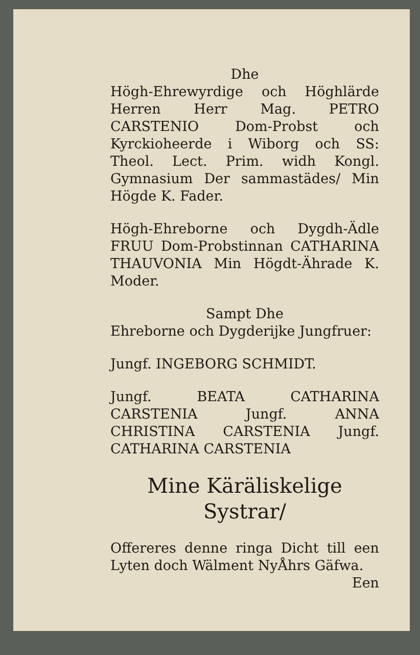Dhe
Högh-Ehrewyrdige och Höghlärde Herren Herr Mag. PETRO CARSTENIO Dom-Probst och Kyrckioheerde i Wiborg och SS: Theol. Lect. Prim. widh Kongl. Gymnasium Der sammastädes/ Min Högde K. Fader.
Högh-Ehreborne och Dygdh-Ädle FRUU Dom-Probstinnan CATHARINA THAUVONIA Min Högdt-Ährade K. Moder.
Sampt Dhe
Ehreborne och Dygderijke Jungfruer:
Jungf. INGEBORG SCHMIDT.
Jungf. BEATA CATHARINA CARSTENIA Jungf. ANNA CHRISTINA CARSTENIA Jungf. CATHARINA CARSTENIA
Mine Käräliskelige Systrar/
Offereres denne ringa Dicht till een Lyten doch Wälment NyÅhrs Gäfwa.
Een